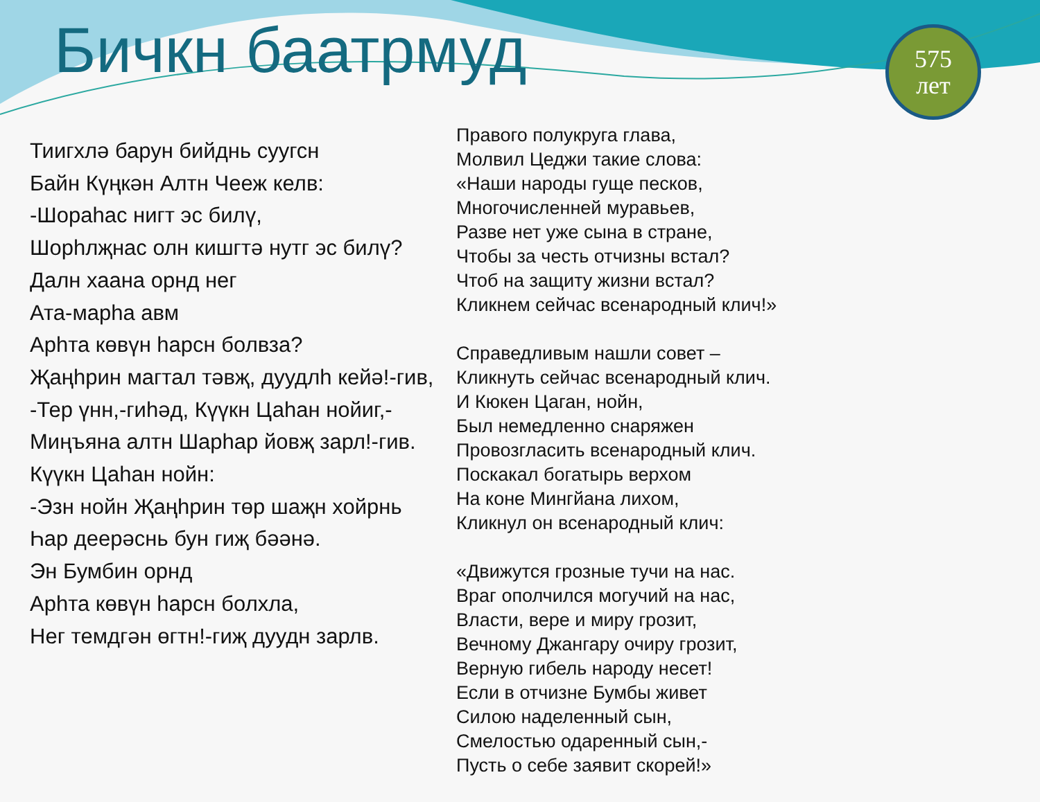Бичкн баатрмуд
575
лет
Тиигхлә барун бийднь суугсн
Байн Күңкән Алтн Чееж келв:
-Шорaһас нигт эс билү,
Шорһлҗнас олн кишгтә нутг эс билү?
Далн хаана орнд нег
Ата-марһа авм
Арһта көвүн һарсн болвза?
Җаңһрин магтал тәвҗ, дуудлһ кейә!-гив,
-Тер үнн,-гиһәд, Күүкн Цаһан нойиг,-
Миңъяна алтн Шарһар йовҗ зарл!-гив.
Күүкн Цаһан нойн:
-Эзн нойн Җаңһрин төр шаҗн хойрнь
Һар деерәснь бун гиҗ бәәнә.
Эн Бумбин орнд
Арһта көвүн һарсн болхла,
Нег темдгән өгтн!-гиҗ дуудн зарлв.
Правого полукруга глава,
Молвил Цеджи такие слова:
«Наши народы гуще песков,
Многочисленней муравьев,
Разве нет уже сына в стране,
Чтобы за честь отчизны встал?
Чтоб на защиту жизни встал?
Кликнем сейчас всенародный клич!»
Справедливым нашли совет –
Кликнуть сейчас всенародный клич.
И Кюкен Цаган, нойн,
Был немедленно снаряжен
Провозгласить всенародный клич.
Поскакал богатырь верхом
На коне Мингйана лихом,
Кликнул он всенародный клич:
«Движутся грозные тучи на нас.
Враг ополчился могучий на нас,
Власти, вере и миру грозит,
Вечному Джангару очиру грозит,
Верную гибель народу несет!
Если в отчизне Бумбы живет
Силою наделенный сын,
Смелостью одаренный сын,-
Пусть о себе заявит скорей!»